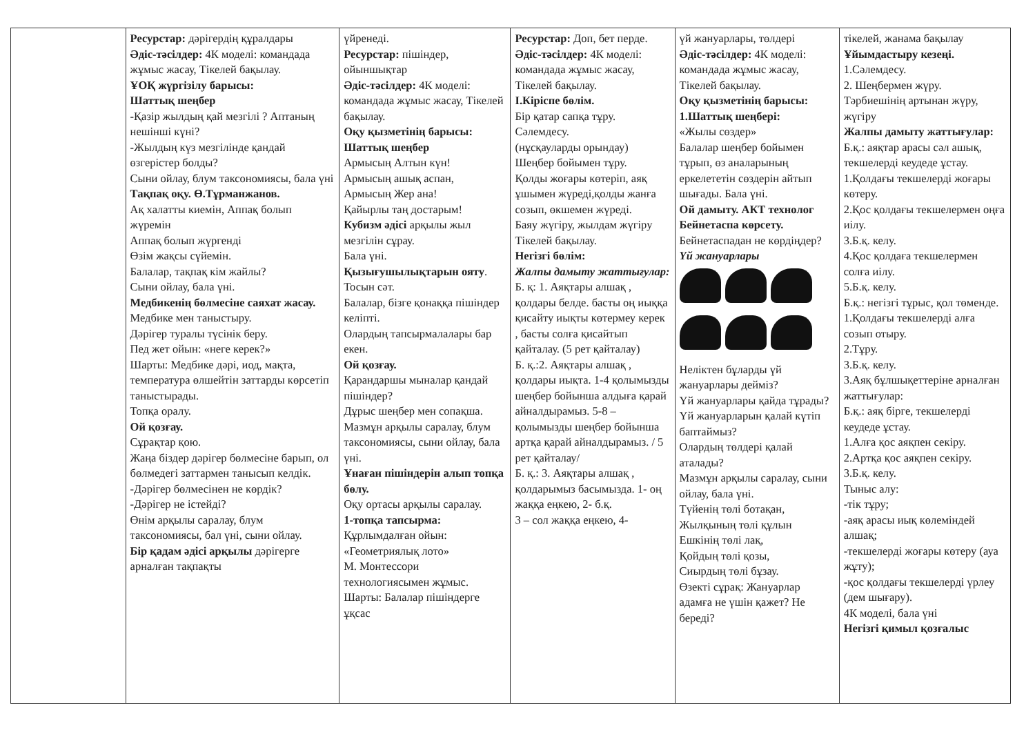| | Ресурстар: дәрігердің құралдары Әдіс-тәсілдер: 4К моделі: командада жұмыс жасау, Тікелей бақылау. ҰОҚ жүргізілу барысы: Шаттық шеңбер -Қазір жылдың қай мезгілі ? Аптаның нешінші күні? -Жылдың күз мезгілінде қандай өзгерістер болды? Сыни ойлау, блум таксономиясы, бала үні Тақпақ оқу. Ө.Тұрманжанов. Ақ халатты киемін, Аппақ болып жүремін Аппақ болып жүргенді Өзім жақсы сүйемін. Балалар, тақпақ кім жайлы? Сыни ойлау, бала үні. Медбикенің бөлмесіне саяхат жасау. Медбике мен таныстыру. Дәрігер туралы түсінік беру. Пед жет ойын: «неге керек?» Шарты: Медбике дәрі, иод, мақта, температура өлшейтін заттарды көрсетіп таныстырады. Топқа оралу. Ой қозғау. Сұрақтар қою. Жаңа біздер дәрігер бөлмесіне барып, ол бөлмедегі заттармен танысып келдік. -Дәрігер бөлмесінен не көрдік? -Дәрігер не істейді? Өнім арқылы саралау, блум таксономиясы, бал үні, сыни ойлау. Бір қадам әдісі арқылы дәрігерге арналған тақпақты | үйренеді. Ресурстар: пішіндер, ойыншықтар Әдіс-тәсілдер: 4К моделі: командада жұмыс жасау, Тікелей бақылау. Оқу қызметінің барысы: Шаттық шеңбер Армысың Алтын күн! Армысың ашық аспан, Армысың Жер ана! Қайырлы таң достарым! Кубизм әдісі арқылы жыл мезгілін сұрау. Бала үні. Қызығушылықтарын ояту . Тосын сәт. Балалар, бізге қонаққа пішіндер келіпті. Олардың тапсырмалалары бар екен. Ой қозғау. Қарандаршы мыналар қандай пішіндер? Дұрыс шеңбер мен сопақша. Мазмұн арқылы саралау, блум таксономиясы, сыни ойлау, бала үні. Ұнаған пішіндерін алып топқа бөлу. Оқу ортасы арқылы саралау. 1-топқа тапсырма: Құрлымдалған ойын: «Геометриялық лото» М. Монтессори технологиясымен жұмыс. Шарты: Балалар пішіндерге ұқсас | Ресурстар: Доп, бет перде. Әдіс-тәсілдер: 4К моделі: командада жұмыс жасау, Тікелей бақылау. І.Кіріспе бөлім. Бір қатар сапқа тұру. Сәлемдесу. (нұсқауларды орындау) Шеңбер бойымен тұру. Қолды жоғары көтеріп, аяқ ұшымен жүреді,қолды жанға созып, өкшемен жүреді. Баяу жүгіру, жылдам жүгіру Тікелей бақылау. Негізгі бөлім: Жалпы дамыту жаттығулар: Б. қ: 1. Аяқтары алшақ , қолдары белде. басты оң иыққа қисайту иықты көтермеу керек , басты солға қисайтып қайталау. (5 рет қайталау) Б. қ.:2. Аяқтары алшақ , қолдары иықта. 1-4 қолымызды шеңбер бойынша алдыға қарай айналдырамыз. 5-8 – қолымызды шеңбер бойынша артқа қарай айналдырамыз. / 5 рет қайталау/ Б. қ.: 3. Аяқтары алшақ , қолдарымыз басымызда. 1- оң жаққа еңкею, 2- б.қ. 3 – сол жаққа еңкею, 4- | үй жануарлары, төлдері Әдіс-тәсілдер: 4К моделі: командада жұмыс жасау, Тікелей бақылау. Оқу қызметінің барысы: 1.Шаттық шеңбері: «Жылы сөздер» Балалар шеңбер бойымен тұрып, өз аналарының еркелететін сөздерін айтып шығады. Бала үні. Ой дамыту. АКТ технолог Бейнетаспа көрсету. Бейнетаспадан не көрдіңдер? Үй жануарлары Неліктен бұларды үй жануарлары дейміз? Үй жануарлары қайда тұрады? Үй жануарларын қалай күтіп баптаймыз? Олардың төлдері қалай аталады? Мазмұн арқылы саралау, сыни ойлау, бала үні. Түйенің төлі ботақан, Жылқының төлі құлын Ешкінің төлі лақ, Қойдың төлі қозы, Сиырдың төлі бұзау. Өзекті сұрақ: Жануарлар адамға не үшін қажет? Не береді? | тікелей, жанама бақылау Ұйымдастыру кезеңі. 1.Сәлемдесу. 2. Шеңбермен жүру. Тәрбиешінің артынан жүру, жүгіру Жалпы дамыту жаттығулар: Б.қ.: аяқтар арасы сәл ашық, текшелерді кеудеде ұстау. 1.Қолдағы текшелерді жоғары көтеру. 2.Қос қолдағы текшелермен оңға иілу. 3.Б.қ. келу. 4.Қос қолдаға текшелермен солға иілу. 5.Б.қ. келу. Б.қ.: негізгі тұрыс, қол төменде. 1.Қолдағы текшелерді алға созып отыру. 2.Тұру. 3.Б.қ. келу. 3.Аяқ бұлшықеттеріне арналған жаттығулар: Б.қ.: аяқ бірге, текшелерді кеудеде ұстау. 1.Алға қос аяқпен секіру. 2.Артқа қос аяқпен секіру. 3.Б.қ. келу. Тыныс алу: -тік тұру; -аяқ арасы иық көлеміндей алшақ; -текшелерді жоғары көтеру (ауа жұту); -қос қолдағы текшелерді үрлеу (дем шығару). 4К моделі, бала үні Негізгі қимыл қозғалыс |